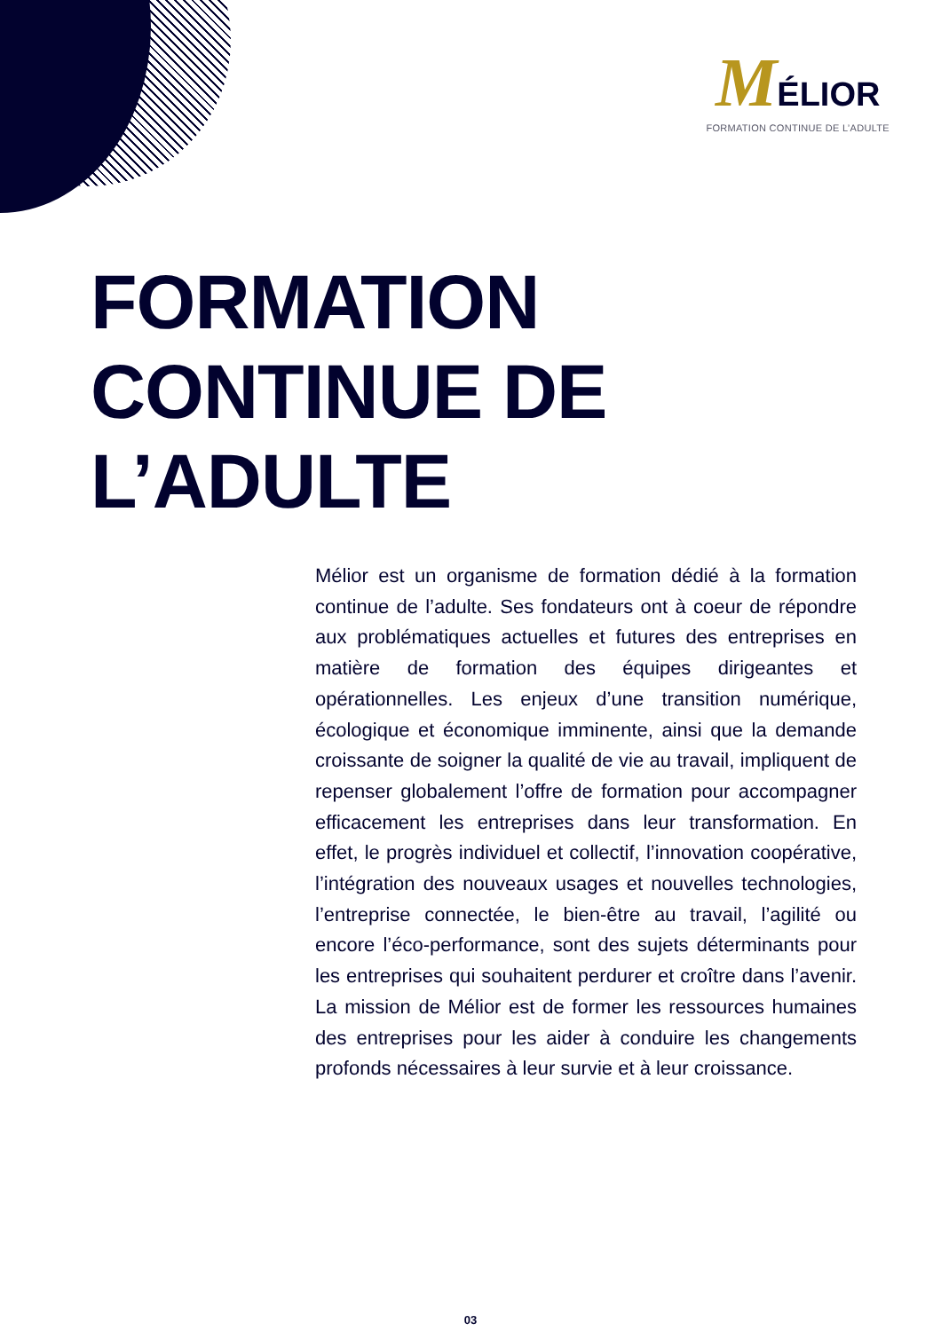MÉLIOR
FORMATION CONTINUE DE L’ADULTE
FORMATION
CONTINUE DE
L’ADULTE
Mélior est un organisme de formation dédié à la formation continue de l’adulte. Ses fondateurs ont à coeur de répondre aux problématiques actuelles et futures des entreprises en matière de formation des équipes dirigeantes et opérationnelles. Les enjeux d’une transition numérique, écologique et économique imminente, ainsi que la demande croissante de soigner la qualité de vie au travail, impliquent de repenser globalement l’offre de formation pour accompagner efficacement les entreprises dans leur transformation. En effet, le progrès individuel et collectif, l’innovation coopérative, l’intégration des nouveaux usages et nouvelles technologies, l’entreprise connectée, le bien-être au travail, l’agilité ou encore l’éco-performance, sont des sujets déterminants pour les entreprises qui souhaitent perdurer et croître dans l’avenir. La mission de Mélior est de former les ressources humaines des entreprises pour les aider à conduire les changements profonds nécessaires à leur survie et à leur croissance.
03